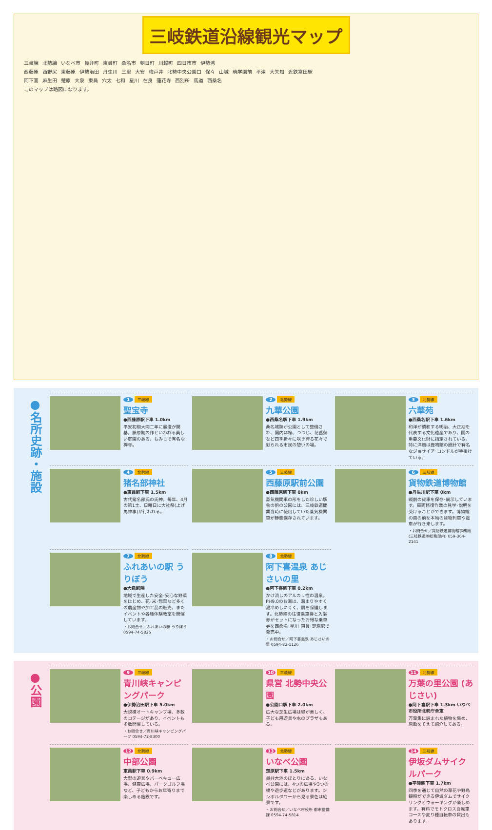三岐鉄道沿線観光マップ
三岐線 北勢線 いなべ市 員弁町 東員町 桑名市 朝日町 川越町 四日市市 伊勢湾
西藤原 西野尻 東藤原 伊勢治田 丹生川 三里 大安 梅戸井 北勢中央公園口 保々 山城 暁学園前 平津 大矢知 近鉄富田駅
阿下喜 麻生田 楚原 大泉 東員 穴太 七和 星川 在良 蓮花寺 西別所 馬道 西桑名
このマップは略図になります。
●名所史跡・施設
1 三岐線
聖宝寺
●西藤原駅下車 1.0km
平安初期大同二年に最澄が開基。藤原期の作といわれる美しい庭園のある、もみじで有名な禅寺。
2 北勢線
九華公園
●西桑名駅下車 1.9km
桑名城跡が公園として整備され、園内は桜、つつじ、花菖蒲など四季折々に咲き誇る花々で彩られる市民の憩いの場。
3 北勢線
六華苑
●西桑名駅下車 1.6km
和洋が調和する明治、大正期を代表する文化遺産であり、国の重要文化財に指定されている。特に洋館は鹿鳴館の設計で有名なジョサイア･コンドルが手掛けている。
4 北勢線
猪名部神社
●東員駅下車 1.5km
古代猪名部氏の氏神。毎年、4月の第1土、日曜日に大社祭(上げ馬神事)が行われる。
5 三岐線
西藤原駅前公園
●西藤原駅下車 0km
蒸気機関車の形をした珍しい駅舎の前の公園には、三岐鉄道開業当時に使用していた蒸気機関車が静態保存されています。
6 三岐線
貨物鉄道博物館
●丹生川駅下車 0km
戦前の貨車を保存･展示しています。車両修復作業の見学･説明を受けることができます。博物館の目の前を本物の貨物列車や電車が行き来します。
・お問合せ／貨物鉄道博物館事務局(三岐鉄道㈱総務部内) 059-364-2141
7 北勢線
ふれあいの駅 うりぼう
●大泉駅隣
地域で生産した安全･安心な野菜をはじめ、花･米･惣菜など多くの農産物や加工品の販売。またイベントや各種体験教室を開催しています。
・お問合せ／ふれあいの駅 うりぼう 0594-74-5826
8 北勢線
阿下喜温泉 あじさいの里
●阿下喜駅下車 0.2km
かけ流しのアルカリ性の温泉。PH9.0のお湯は、温まりやすく湯冷めしにくく、肌を保護します。北勢線の往復乗車券と入浴券がセットになったお得な乗車券を西桑名･星川･東員･楚原駅で発売中。
・お問合せ／阿下喜温泉 あじさいの里 0594-82-1126
●公園
9 三岐線
青川峡キャンピングパーク
●伊勢治田駅下車 5.0km
大規模オートキャンプ場、多数のコテージがあり、イベントも多数開催している。
・お問合せ／青川峡キャンピングパーク 0594-72-8300
10 三岐線
県営 北勢中央公園
●公園口駅下車 2.0km
広大な芝生広場は緑が美しく、子ども用遊具や水のプラザもある。
11 北勢線
万葉の里公園 (あじさい)
●阿下喜駅下車 1.3km いなべ市役所北勢庁舎東
万葉集に詠まれた植物を集め、原歌をそえて紹介してある。
12 北勢線
中部公園
東員駅下車 0.9km
大型の遊具やバーベキュー広場、健康広場、パークゴルフ場など、子どもからお年寄りまで楽しめる施設です。
13 北勢線
いなべ公園
楚原駅下車 1.5km
員弁大池のほとりにある、いなべ公園には、4つの広場や3つの橋や遊歩道などがあります。シンボルタワーから見る景色は絶景です。
・お問合せ／いなべ市役所 都市整備課 0594-74-5814
14 三岐線
伊坂ダムサイクルパーク
●平津駅下車 1.7km
四季を通じて自然の草花や野鳥観察ができる伊坂ダムでサイクリングとウォーキングが楽しめます。有料でモトクロス自転車コースや変り種自転車の貸出もあります。